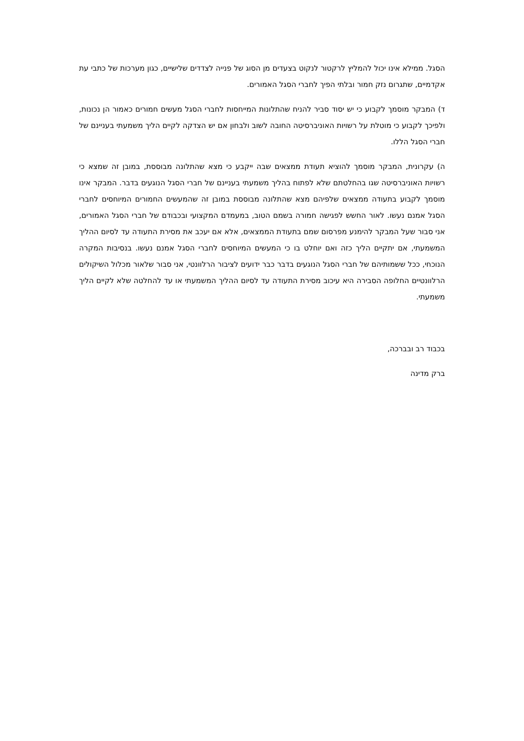הסגל. ממילא אינו יכול להמליץ לרקטור לנקוט בצעדים מן הסוג של פנייה לצדדים שלישיים, כגון מערכות של כתבי עת אקדמיים, שתגרום נזק חמור ובלתי הפיך לחברי הסגל האמורים.
ד) המבקר מוסמך לקבוע כי יש יסוד סביר להניח שהתלונות המייחסות לחברי הסגל מעשים חמורים כאמור הן נכונות, ולפיכך לקבוע כי מוטלת על רשויות האוניברסיטה החובה לשוב ולבחון אם יש הצדקה לקיים הליך משמעתי בעניינם של חברי הסגל הללו.
ה) עקרונית, המבקר מוסמך להוציא תעודת ממצאים שבה ייקבע כי מצא שהתלונה מבוססת, במובן זה שמצא כי רשויות האוניברסיטה שגו בהחלטתם שלא לפתוח בהליך משמעתי בעניינם של חברי הסגל הנוגעים בדבר. המבקר אינו מוסמך לקבוע בתעודה ממצאים שלפיהם מצא שהתלונה מבוססת במובן זה שהמעשים החמורים המיוחסים לחברי הסגל אמנם נעשו. לאור החשש לפגישה חמורה בשמם הטוב, במעמדם המקצועי ובכבודם של חברי הסגל האמורים, אני סבור שעל המבקר להימנע מפרסום שמם בתעודת הממצאים, אלא אם יעכב את מסירת התעודה עד לסיום ההליך המשמעתי, אם יתקיים הליך כזה ואם יוחלט בו כי המעשים המיוחסים לחברי הסגל אמנם נעשו. בנסיבות המקרה הנוכחי, ככל ששמותיהם של חברי הסגל הנוגעים בדבר כבר ידועים לציבור הרלוונטי, אני סבור שלאור מכלול השיקולים הרלוונטיים החלופה הסבירה היא עיכוב מסירת התעודה עד לסיום ההליך המשמעתי או עד להחלטה שלא לקיים הליך משמעתי.
בכבוד רב ובברכה,
ברק מדינה